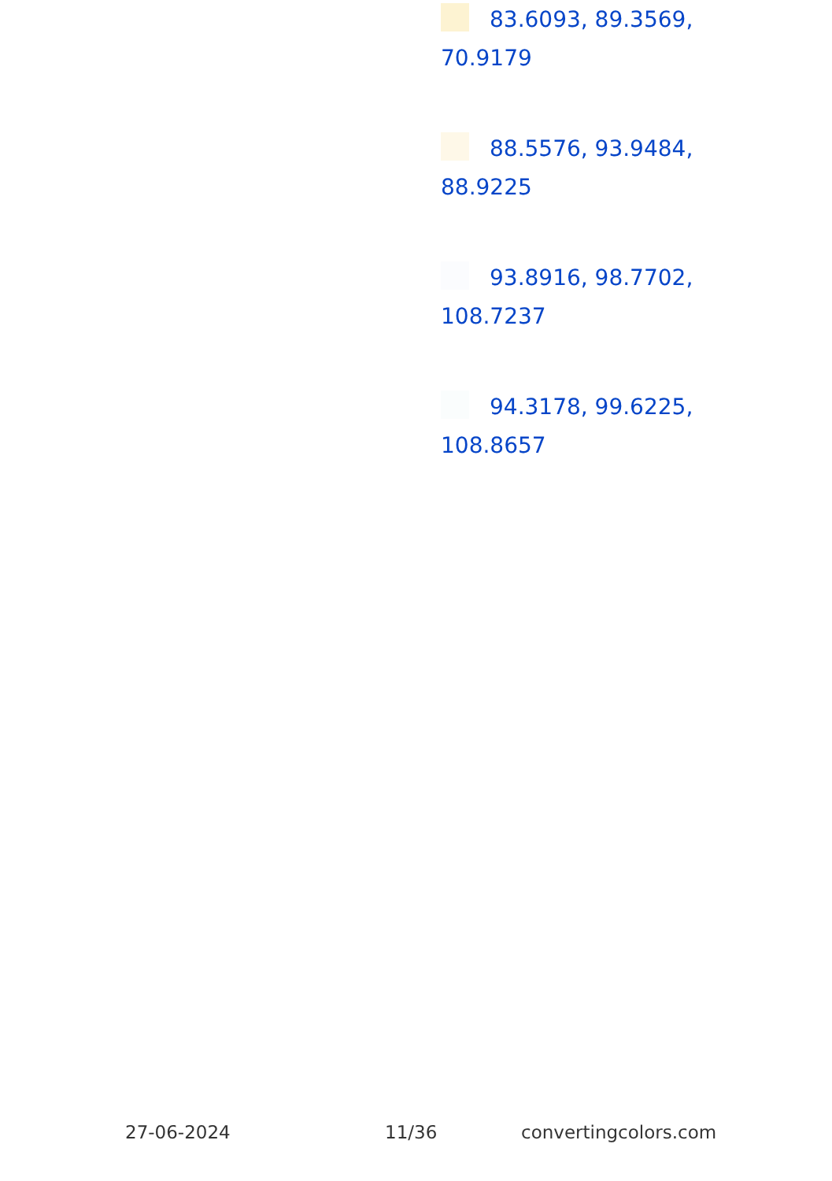83.6093, 89.3569, 70.9179
88.5576, 93.9484, 88.9225
93.8916, 98.7702, 108.7237
94.3178, 99.6225, 108.8657
27-06-2024 11/36 convertingcolors.com